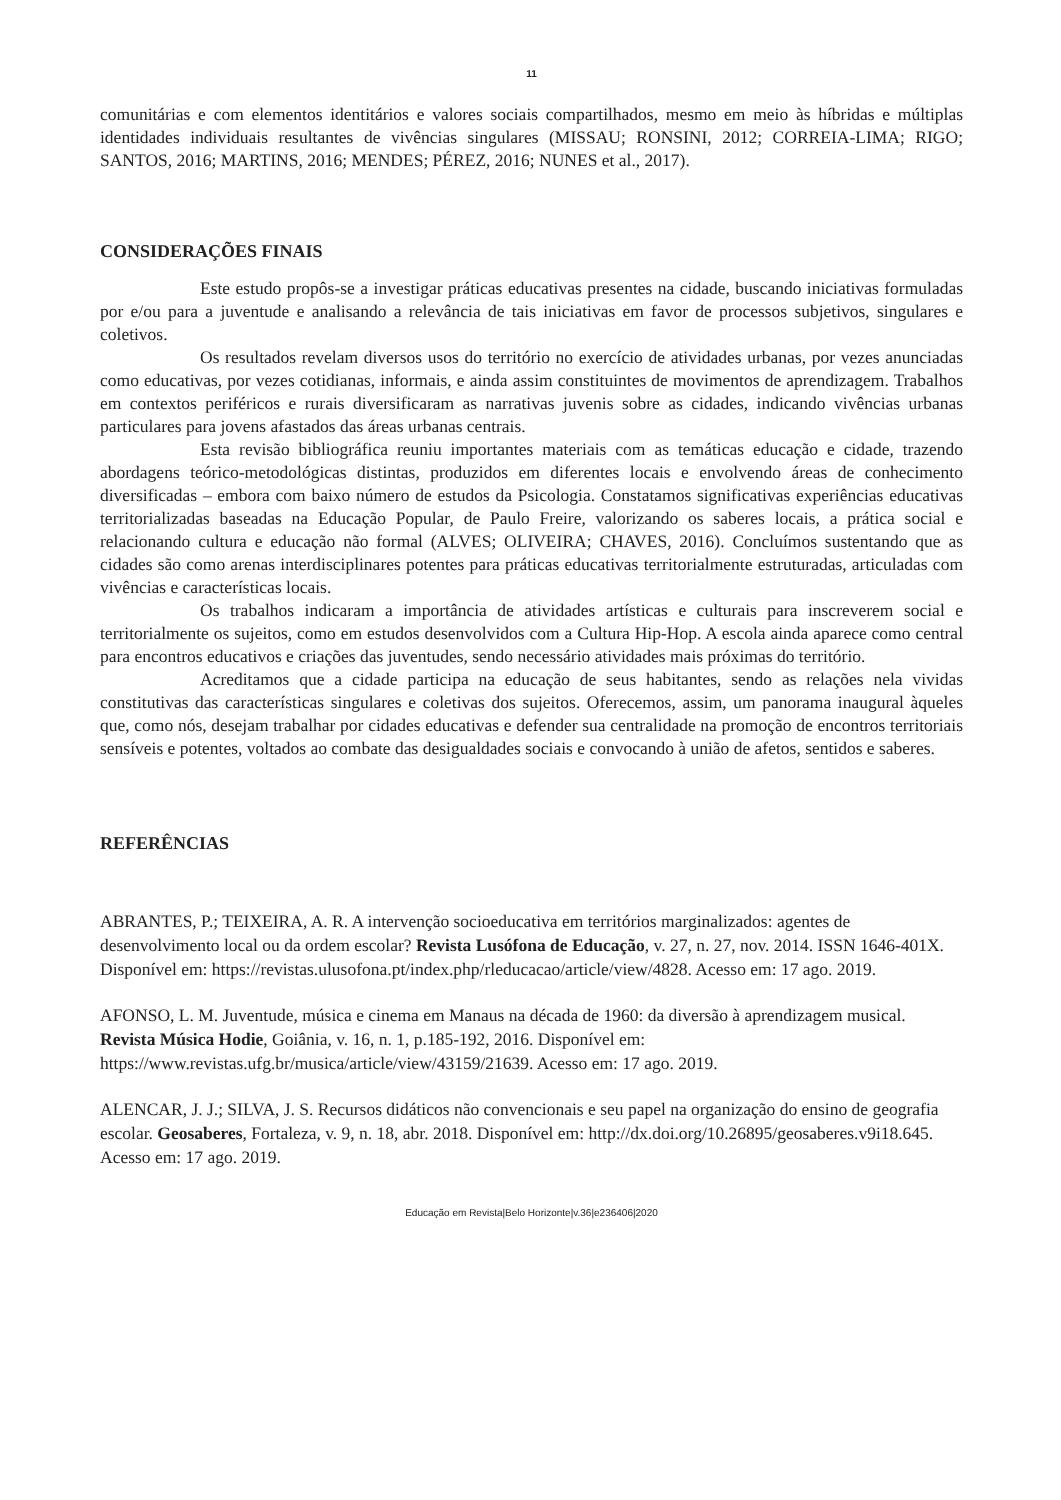11
comunitárias e com elementos identitários e valores sociais compartilhados, mesmo em meio às híbridas e múltiplas identidades individuais resultantes de vivências singulares (MISSAU; RONSINI, 2012; CORREIA-LIMA; RIGO; SANTOS, 2016; MARTINS, 2016; MENDES; PÉREZ, 2016; NUNES et al., 2017).
CONSIDERAÇÕES FINAIS
Este estudo propôs-se a investigar práticas educativas presentes na cidade, buscando iniciativas formuladas por e/ou para a juventude e analisando a relevância de tais iniciativas em favor de processos subjetivos, singulares e coletivos.
Os resultados revelam diversos usos do território no exercício de atividades urbanas, por vezes anunciadas como educativas, por vezes cotidianas, informais, e ainda assim constituintes de movimentos de aprendizagem. Trabalhos em contextos periféricos e rurais diversificaram as narrativas juvenis sobre as cidades, indicando vivências urbanas particulares para jovens afastados das áreas urbanas centrais.
Esta revisão bibliográfica reuniu importantes materiais com as temáticas educação e cidade, trazendo abordagens teórico-metodológicas distintas, produzidos em diferentes locais e envolvendo áreas de conhecimento diversificadas – embora com baixo número de estudos da Psicologia. Constatamos significativas experiências educativas territorializadas baseadas na Educação Popular, de Paulo Freire, valorizando os saberes locais, a prática social e relacionando cultura e educação não formal (ALVES; OLIVEIRA; CHAVES, 2016). Concluímos sustentando que as cidades são como arenas interdisciplinares potentes para práticas educativas territorialmente estruturadas, articuladas com vivências e características locais.
Os trabalhos indicaram a importância de atividades artísticas e culturais para inscreverem social e territorialmente os sujeitos, como em estudos desenvolvidos com a Cultura Hip-Hop. A escola ainda aparece como central para encontros educativos e criações das juventudes, sendo necessário atividades mais próximas do território.
Acreditamos que a cidade participa na educação de seus habitantes, sendo as relações nela vividas constitutivas das características singulares e coletivas dos sujeitos. Oferecemos, assim, um panorama inaugural àqueles que, como nós, desejam trabalhar por cidades educativas e defender sua centralidade na promoção de encontros territoriais sensíveis e potentes, voltados ao combate das desigualdades sociais e convocando à união de afetos, sentidos e saberes.
REFERÊNCIAS
ABRANTES, P.; TEIXEIRA, A. R. A intervenção socioeducativa em territórios marginalizados: agentes de desenvolvimento local ou da ordem escolar? Revista Lusófona de Educação, v. 27, n. 27, nov. 2014. ISSN 1646-401X. Disponível em: https://revistas.ulusofona.pt/index.php/rleducacao/article/view/4828. Acesso em: 17 ago. 2019.
AFONSO, L. M. Juventude, música e cinema em Manaus na década de 1960: da diversão à aprendizagem musical. Revista Música Hodie, Goiânia, v. 16, n. 1, p.185-192, 2016. Disponível em: https://www.revistas.ufg.br/musica/article/view/43159/21639. Acesso em: 17 ago. 2019.
ALENCAR, J. J.; SILVA, J. S. Recursos didáticos não convencionais e seu papel na organização do ensino de geografia escolar. Geosaberes, Fortaleza, v. 9, n. 18, abr. 2018. Disponível em: http://dx.doi.org/10.26895/geosaberes.v9i18.645. Acesso em: 17 ago. 2019.
Educação em Revista|Belo Horizonte|v.36|e236406|2020